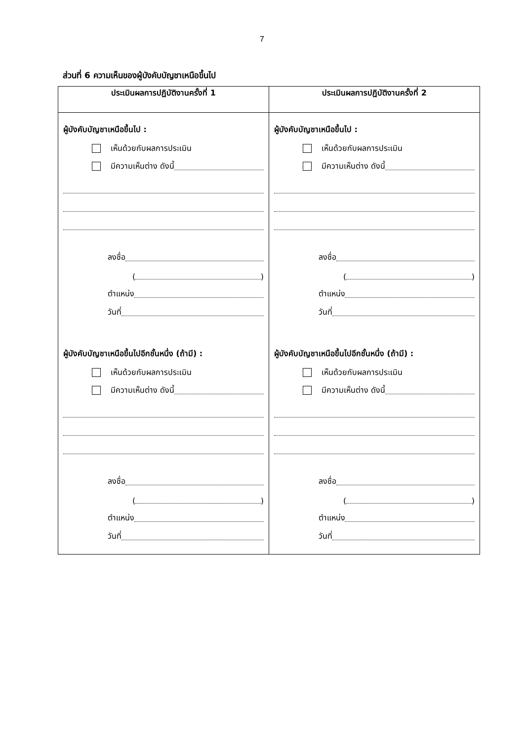7
ส่วนที่ 6 ความเห็นของผู้บังคับบัญชาเหนือขึ้นไป
| ประเมินผลการปฏิบัติงานครั้งที่ 1 | ประเมินผลการปฏิบัติงานครั้งที่ 2 |
| --- | --- |
| ผู้บังคับบัญชาเหนือขึ้นไป : เห็นด้วยกับผลการประเมิน มีความเห็นต่าง ดังนี้ ลงชื่อ ( ) ตำแหน่ง วันที่ ผู้บังคับบัญชาเหนือขึ้นไปอีกชั้นหนึ่ง (ถ้ามี) : เห็นด้วยกับผลการประเมิน มีความเห็นต่าง ดังนี้ ลงชื่อ ( ) ตำแหน่ง วันที่ | ผู้บังคับบัญชาเหนือขึ้นไป : เห็นด้วยกับผลการประเมิน มีความเห็นต่าง ดังนี้ ลงชื่อ ( ) ตำแหน่ง วันที่ ผู้บังคับบัญชาเหนือขึ้นไปอีกชั้นหนึ่ง (ถ้ามี) : เห็นด้วยกับผลการประเมิน มีความเห็นต่าง ดังนี้ ลงชื่อ ( ) ตำแหน่ง วันที่ |